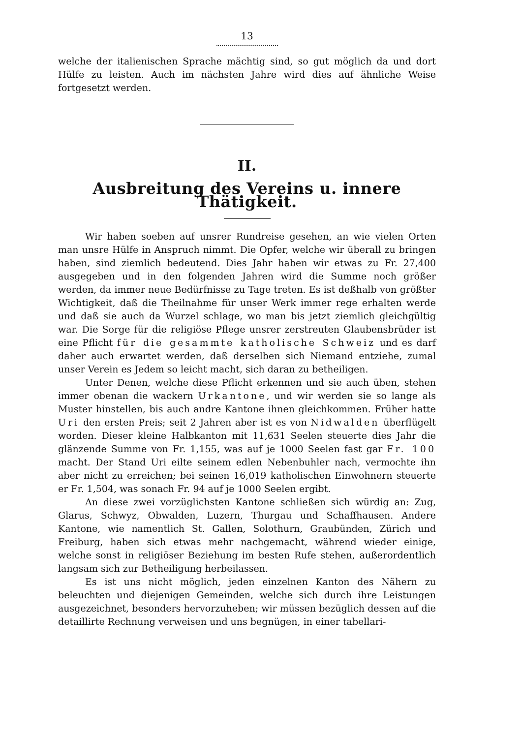13
welche der italienischen Sprache mächtig sind, so gut möglich da und dort Hülfe zu leisten. Auch im nächsten Jahre wird dies auf ähnliche Weise fortgesetzt werden.
II.
Ausbreitung des Vereins u. innere Thätigkeit.
Wir haben soeben auf unsrer Rundreise gesehen, an wie vielen Orten man unsre Hülfe in Anspruch nimmt. Die Opfer, welche wir überall zu bringen haben, sind ziemlich bedeutend. Dies Jahr haben wir etwas zu Fr. 27,400 ausgegeben und in den folgenden Jahren wird die Summe noch größer werden, da immer neue Bedürfnisse zu Tage treten. Es ist deßhalb von größter Wichtigkeit, daß die Theilnahme für unser Werk immer rege erhalten werde und daß sie auch da Wurzel schlage, wo man bis jetzt ziemlich gleichgültig war. Die Sorge für die religiöse Pflege unsrer zerstreuten Glaubensbrüder ist eine Pflicht für die gesammte katholische Schweiz und es darf daher auch erwartet werden, daß derselben sich Niemand entziehe, zumal unser Verein es Jedem so leicht macht, sich daran zu betheiligen.
Unter Denen, welche diese Pflicht erkennen und sie auch üben, stehen immer obenan die wackern Urkantone, und wir werden sie so lange als Muster hinstellen, bis auch andre Kantone ihnen gleichkommen. Früher hatte Uri den ersten Preis; seit 2 Jahren aber ist es von Nidwalden überflügelt worden. Dieser kleine Halbkanton mit 11,631 Seelen steuerte dies Jahr die glänzende Summe von Fr. 1,155, was auf je 1000 Seelen fast gar Fr. 100 macht. Der Stand Uri eilte seinem edlen Nebenbuhler nach, vermochte ihn aber nicht zu erreichen; bei seinen 16,019 katholischen Einwohnern steuerte er Fr. 1,504, was sonach Fr. 94 auf je 1000 Seelen ergibt.
An diese zwei vorzüglichsten Kantone schließen sich würdig an: Zug, Glarus, Schwyz, Obwalden, Luzern, Thurgau und Schaffhausen. Andere Kantone, wie namentlich St. Gallen, Solothurn, Graubünden, Zürich und Freiburg, haben sich etwas mehr nachgemacht, während wieder einige, welche sonst in religiöser Beziehung im besten Rufe stehen, außerordentlich langsam sich zur Betheiligung herbeilassen.
Es ist uns nicht möglich, jeden einzelnen Kanton des Nähern zu beleuchten und diejenigen Gemeinden, welche sich durch ihre Leistungen ausgezeichnet, besonders hervorzuheben; wir müssen bezüglich dessen auf die detaillirte Rechnung verweisen und uns begnügen, in einer tabellari-